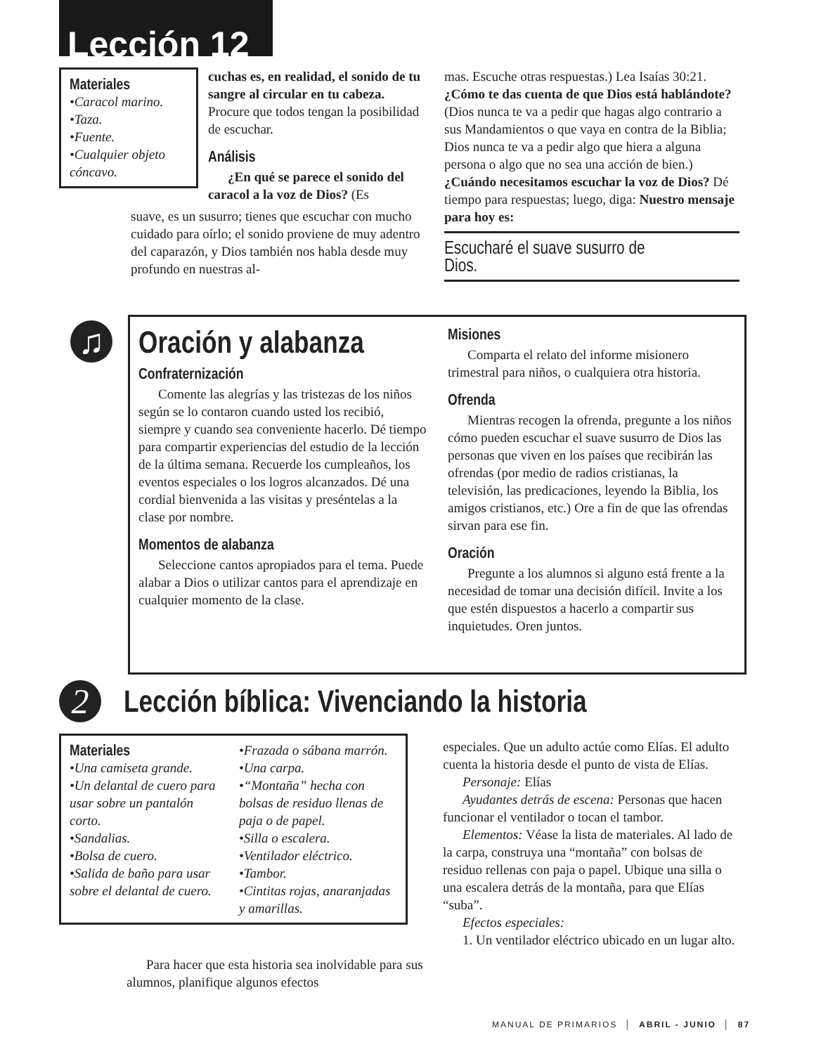Lección 12
Materiales
•Caracol marino.
•Taza.
•Fuente.
•Cualquier objeto cóncavo.
cuchas es, en realidad, el sonido de tu sangre al circular en tu cabeza. Procure que todos tengan la posibilidad de escuchar.
Análisis
¿En qué se parece el sonido del caracol a la voz de Dios? (Es
suave, es un susurro; tienes que escuchar con mucho cuidado para oírlo; el sonido proviene de muy adentro del caparazón, y Dios también nos habla desde muy profundo en nuestras al-
mas. Escuche otras respuestas.) Lea Isaías 30:21. ¿Cómo te das cuenta de que Dios está hablándote? (Dios nunca te va a pedir que hagas algo contrario a sus Mandamientos o que vaya en contra de la Biblia; Dios nunca te va a pedir algo que hiera a alguna persona o algo que no sea una acción de bien.) ¿Cuándo necesitamos escuchar la voz de Dios? Dé tiempo para respuestas; luego, diga: Nuestro mensaje para hoy es:
Escucharé el suave susurro de Dios.
♫
Oración y alabanza
Confraternización
Comente las alegrías y las tristezas de los niños según se lo contaron cuando usted los recibió, siempre y cuando sea conveniente hacerlo. Dé tiempo para compartir experiencias del estudio de la lección de la última semana. Recuerde los cumpleaños, los eventos especiales o los logros alcanzados. Dé una cordial bienvenida a las visitas y preséntelas a la clase por nombre.
Momentos de alabanza
Seleccione cantos apropiados para el tema. Puede alabar a Dios o utilizar cantos para el aprendizaje en cualquier momento de la clase.
Misiones
Comparta el relato del informe misionero trimestral para niños, o cualquiera otra historia.
Ofrenda
Mientras recogen la ofrenda, pregunte a los niños cómo pueden escuchar el suave susurro de Dios las personas que viven en los países que recibirán las ofrendas (por medio de radios cristianas, la televisión, las predicaciones, leyendo la Biblia, los amigos cristianos, etc.) Ore a fin de que las ofrendas sirvan para ese fin.
Oración
Pregunte a los alumnos si alguno está frente a la necesidad de tomar una decisión difícil. Invite a los que estén dispuestos a hacerlo a compartir sus inquietudes. Oren juntos.
2
Lección bíblica: Vivenciando la historia
Materiales
•Una camiseta grande.
•Un delantal de cuero para usar sobre un pantalón corto.
•Sandalias.
•Bolsa de cuero.
•Salida de baño para usar sobre el delantal de cuero.
•Frazada o sábana marrón.
•Una carpa.
•“Montaña” hecha con bolsas de residuo llenas de paja o de papel.
•Silla o escalera.
•Ventilador eléctrico.
•Tambor.
•Cintitas rojas, anaranjadas y amarillas.
Para hacer que esta historia sea inolvidable para sus alumnos, planifique algunos efectos
especiales. Que un adulto actúe como Elías. El adulto cuenta la historia desde el punto de vista de Elías.
Personaje: Elías
Ayudantes detrás de escena: Personas que hacen funcionar el ventilador o tocan el tambor.
Elementos: Véase la lista de materiales. Al lado de la carpa, construya una “montaña” con bolsas de residuo rellenas con paja o papel. Ubique una silla o una escalera detrás de la montaña, para que Elías “suba”.
Efectos especiales:
1. Un ventilador eléctrico ubicado en un lugar alto.
MANUAL DE PRIMARIOS │ ABRIL - JUNIO │ 87